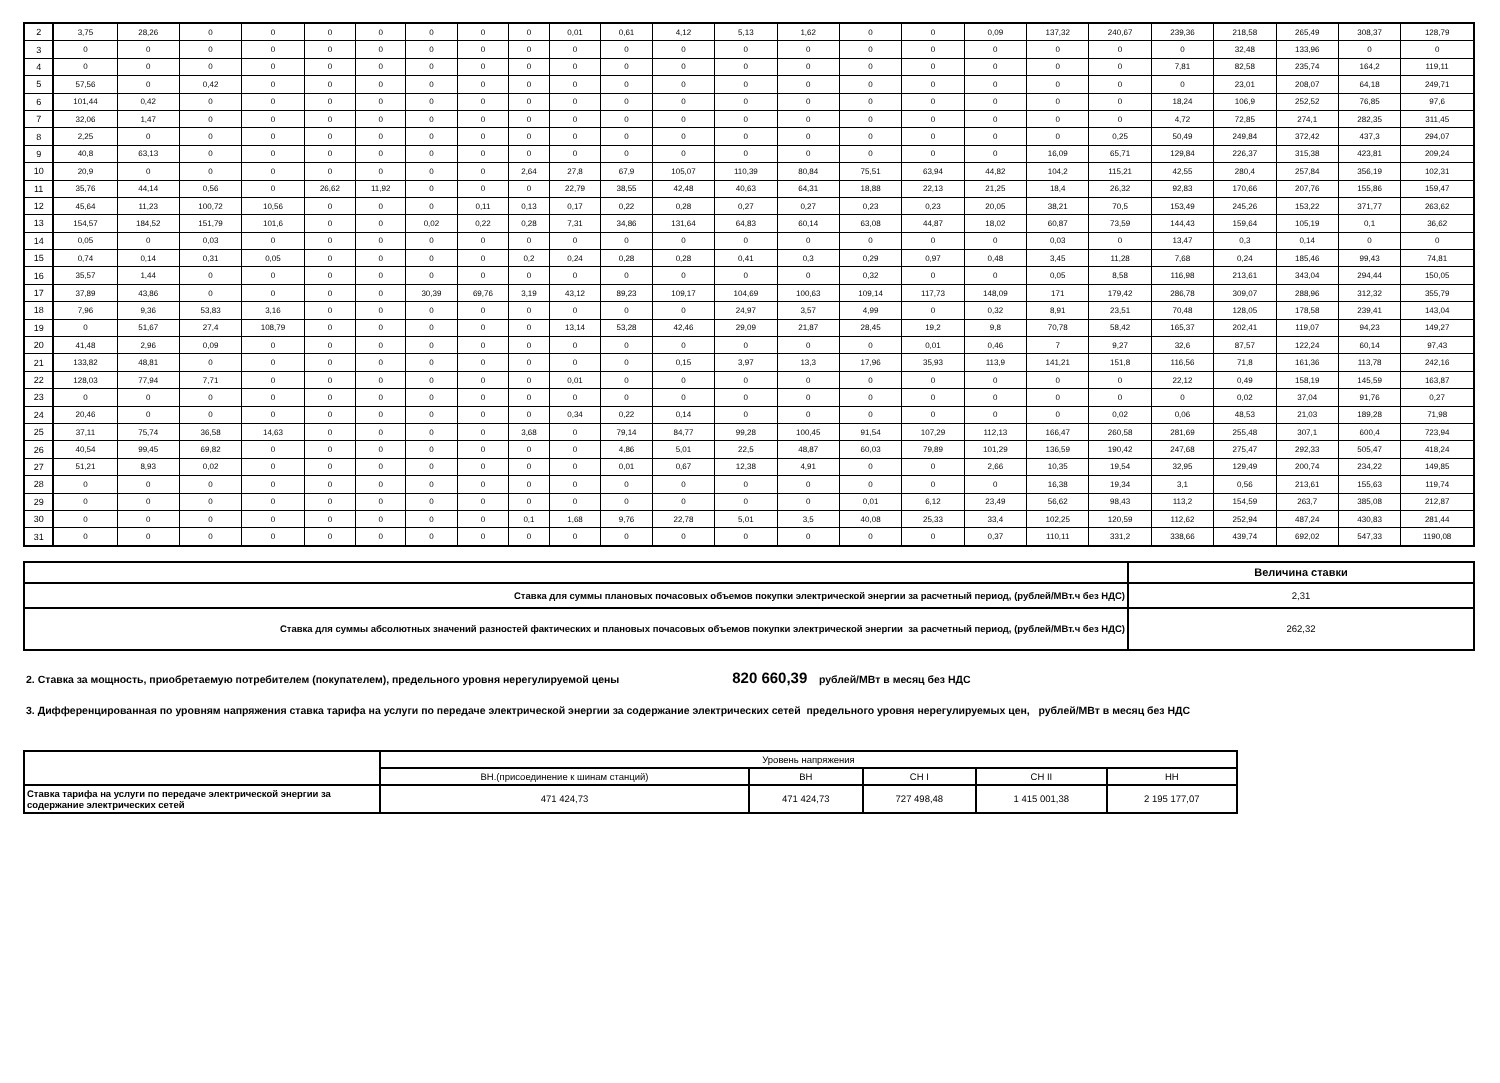| 2 | 3,75 | 28,26 | 0 | 0 | 0 | 0 | 0 | 0 | 0 | 0,01 | 0,61 | 4,12 | 5,13 | 1,62 | 0 | 0 | 0,09 | 137,32 | 240,67 | 239,36 | 218,58 | 265,49 | 308,37 | 128,79 |
| 3 | 0 | 0 | 0 | 0 | 0 | 0 | 0 | 0 | 0 | 0 | 0 | 0 | 0 | 0 | 0 | 0 | 0 | 0 | 0 | 0 | 32,48 | 133,96 | 0 | 0 |
| 4 | 0 | 0 | 0 | 0 | 0 | 0 | 0 | 0 | 0 | 0 | 0 | 0 | 0 | 0 | 0 | 0 | 0 | 0 | 0 | 7,81 | 82,58 | 235,74 | 164,2 | 119,11 |
| 5 | 57,56 | 0 | 0,42 | 0 | 0 | 0 | 0 | 0 | 0 | 0 | 0 | 0 | 0 | 0 | 0 | 0 | 0 | 0 | 0 | 0 | 23,01 | 208,07 | 64,18 | 249,71 |
| 6 | 101,44 | 0,42 | 0 | 0 | 0 | 0 | 0 | 0 | 0 | 0 | 0 | 0 | 0 | 0 | 0 | 0 | 0 | 0 | 0 | 18,24 | 106,9 | 252,52 | 76,85 | 97,6 |
| 7 | 32,06 | 1,47 | 0 | 0 | 0 | 0 | 0 | 0 | 0 | 0 | 0 | 0 | 0 | 0 | 0 | 0 | 0 | 0 | 0 | 4,72 | 72,85 | 274,1 | 282,35 | 311,45 |
| 8 | 2,25 | 0 | 0 | 0 | 0 | 0 | 0 | 0 | 0 | 0 | 0 | 0 | 0 | 0 | 0 | 0 | 0 | 0 | 0,25 | 50,49 | 249,84 | 372,42 | 437,3 | 294,07 |
| 9 | 40,8 | 63,13 | 0 | 0 | 0 | 0 | 0 | 0 | 0 | 0 | 0 | 0 | 0 | 0 | 0 | 0 | 0 | 16,09 | 65,71 | 129,84 | 226,37 | 315,38 | 423,81 | 209,24 |
| 10 | 20,9 | 0 | 0 | 0 | 0 | 0 | 0 | 0 | 2,64 | 27,8 | 67,9 | 105,07 | 110,39 | 80,84 | 75,51 | 63,94 | 44,82 | 104,2 | 115,21 | 42,55 | 280,4 | 257,84 | 356,19 | 102,31 |
| 11 | 35,76 | 44,14 | 0,56 | 0 | 26,62 | 11,92 | 0 | 0 | 0 | 22,79 | 38,55 | 42,48 | 40,63 | 64,31 | 18,88 | 22,13 | 21,25 | 18,4 | 26,32 | 92,83 | 170,66 | 207,76 | 155,86 | 159,47 |
| 12 | 45,64 | 11,23 | 100,72 | 10,56 | 0 | 0 | 0 | 0,11 | 0,13 | 0,17 | 0,22 | 0,28 | 0,27 | 0,27 | 0,23 | 0,23 | 20,05 | 38,21 | 70,5 | 153,49 | 245,26 | 153,22 | 371,77 | 263,62 |
| 13 | 154,57 | 184,52 | 151,79 | 101,6 | 0 | 0 | 0,02 | 0,22 | 0,28 | 7,31 | 34,86 | 131,64 | 64,83 | 60,14 | 63,08 | 44,87 | 18,02 | 60,87 | 73,59 | 144,43 | 159,64 | 105,19 | 0,1 | 36,62 |
| 14 | 0,05 | 0 | 0,03 | 0 | 0 | 0 | 0 | 0 | 0 | 0 | 0 | 0 | 0 | 0 | 0 | 0 | 0 | 0,03 | 0 | 13,47 | 0,3 | 0,14 | 0 | 0 |
| 15 | 0,74 | 0,14 | 0,31 | 0,05 | 0 | 0 | 0 | 0 | 0,2 | 0,24 | 0,28 | 0,28 | 0,41 | 0,3 | 0,29 | 0,97 | 0,48 | 3,45 | 11,28 | 7,68 | 0,24 | 185,46 | 99,43 | 74,81 |
| 16 | 35,57 | 1,44 | 0 | 0 | 0 | 0 | 0 | 0 | 0 | 0 | 0 | 0 | 0 | 0 | 0,32 | 0 | 0 | 0,05 | 8,58 | 116,98 | 213,61 | 343,04 | 294,44 | 150,05 |
| 17 | 37,89 | 43,86 | 0 | 0 | 0 | 0 | 30,39 | 69,76 | 3,19 | 43,12 | 89,23 | 109,17 | 104,69 | 100,63 | 109,14 | 117,73 | 148,09 | 171 | 179,42 | 286,78 | 309,07 | 288,96 | 312,32 | 355,79 |
| 18 | 7,96 | 9,36 | 53,83 | 3,16 | 0 | 0 | 0 | 0 | 0 | 0 | 0 | 0 | 24,97 | 3,57 | 4,99 | 0 | 0,32 | 8,91 | 23,51 | 70,48 | 128,05 | 178,58 | 239,41 | 143,04 |
| 19 | 0 | 51,67 | 27,4 | 108,79 | 0 | 0 | 0 | 0 | 0 | 13,14 | 53,28 | 42,46 | 29,09 | 21,87 | 28,45 | 19,2 | 9,8 | 70,78 | 58,42 | 165,37 | 202,41 | 119,07 | 94,23 | 149,27 |
| 20 | 41,48 | 2,96 | 0,09 | 0 | 0 | 0 | 0 | 0 | 0 | 0 | 0 | 0 | 0 | 0 | 0 | 0,01 | 0,46 | 7 | 9,27 | 32,6 | 87,57 | 122,24 | 60,14 | 97,43 |
| 21 | 133,82 | 48,81 | 0 | 0 | 0 | 0 | 0 | 0 | 0 | 0 | 0 | 0,15 | 3,97 | 13,3 | 17,96 | 35,93 | 113,9 | 141,21 | 151,8 | 116,56 | 71,8 | 161,36 | 113,78 | 242,16 |
| 22 | 128,03 | 77,94 | 7,71 | 0 | 0 | 0 | 0 | 0 | 0 | 0,01 | 0 | 0 | 0 | 0 | 0 | 0 | 0 | 0 | 0 | 22,12 | 0,49 | 158,19 | 145,59 | 163,87 |
| 23 | 0 | 0 | 0 | 0 | 0 | 0 | 0 | 0 | 0 | 0 | 0 | 0 | 0 | 0 | 0 | 0 | 0 | 0 | 0 | 0 | 0,02 | 37,04 | 91,76 | 0,27 |
| 24 | 20,46 | 0 | 0 | 0 | 0 | 0 | 0 | 0 | 0 | 0,34 | 0,22 | 0,14 | 0 | 0 | 0 | 0 | 0 | 0 | 0,02 | 0,06 | 48,53 | 21,03 | 189,28 | 71,98 |
| 25 | 37,11 | 75,74 | 36,58 | 14,63 | 0 | 0 | 0 | 0 | 3,68 | 0 | 79,14 | 84,77 | 99,28 | 100,45 | 91,54 | 107,29 | 112,13 | 166,47 | 260,58 | 281,69 | 255,48 | 307,1 | 600,4 | 723,94 |
| 26 | 40,54 | 99,45 | 69,82 | 0 | 0 | 0 | 0 | 0 | 0 | 0 | 4,86 | 5,01 | 22,5 | 48,87 | 60,03 | 79,89 | 101,29 | 136,59 | 190,42 | 247,68 | 275,47 | 292,33 | 505,47 | 418,24 |
| 27 | 51,21 | 8,93 | 0,02 | 0 | 0 | 0 | 0 | 0 | 0 | 0 | 0,01 | 0,67 | 12,38 | 4,91 | 0 | 0 | 2,66 | 10,35 | 19,54 | 32,95 | 129,49 | 200,74 | 234,22 | 149,85 |
| 28 | 0 | 0 | 0 | 0 | 0 | 0 | 0 | 0 | 0 | 0 | 0 | 0 | 0 | 0 | 0 | 0 | 0 | 16,38 | 19,34 | 3,1 | 0,56 | 213,61 | 155,63 | 119,74 |
| 29 | 0 | 0 | 0 | 0 | 0 | 0 | 0 | 0 | 0 | 0 | 0 | 0 | 0 | 0 | 0,01 | 6,12 | 23,49 | 56,62 | 98,43 | 113,2 | 154,59 | 263,7 | 385,08 | 212,87 |
| 30 | 0 | 0 | 0 | 0 | 0 | 0 | 0 | 0 | 0,1 | 1,68 | 9,76 | 22,78 | 5,01 | 3,5 | 40,08 | 25,33 | 33,4 | 102,25 | 120,59 | 112,62 | 252,94 | 487,24 | 430,83 | 281,44 |
| 31 | 0 | 0 | 0 | 0 | 0 | 0 | 0 | 0 | 0 | 0 | 0 | 0 | 0 | 0 | 0 | 0 | 0,37 | 110,11 | 331,2 | 338,66 | 439,74 | 692,02 | 547,33 | 1190,08 |
| | Величина ставки |
| Ставка для суммы плановых почасовых объемов покупки электрической энергии за расчетный период, (рублей/МВт.ч без НДС) | 2,31 |
| Ставка для суммы абсолютных значений разностей фактических и плановых почасовых объемов покупки электрической энергии за расчетный период, (рублей/МВт.ч без НДС) | 262,32 |
2. Ставка за мощность, приобретаемую потребителем (покупателем), предельного уровня нерегулируемой цены 820 660,39 рублей/МВт в месяц без НДС
3. Дифференцированная по уровням напряжения ставка тарифа на услуги по передаче электрической энергии за содержание электрических сетей предельного уровня нерегулируемых цен, рублей/МВт в месяц без НДС
| | Уровень напряжения | | | | |
| | ВН.(присоединение к шинам станций) | ВН | СН I | СН II | НН |
| Ставка тарифа на услуги по передаче электрической энергии за содержание электрических сетей | 471 424,73 | 471 424,73 | 727 498,48 | 1 415 001,38 | 2 195 177,07 |